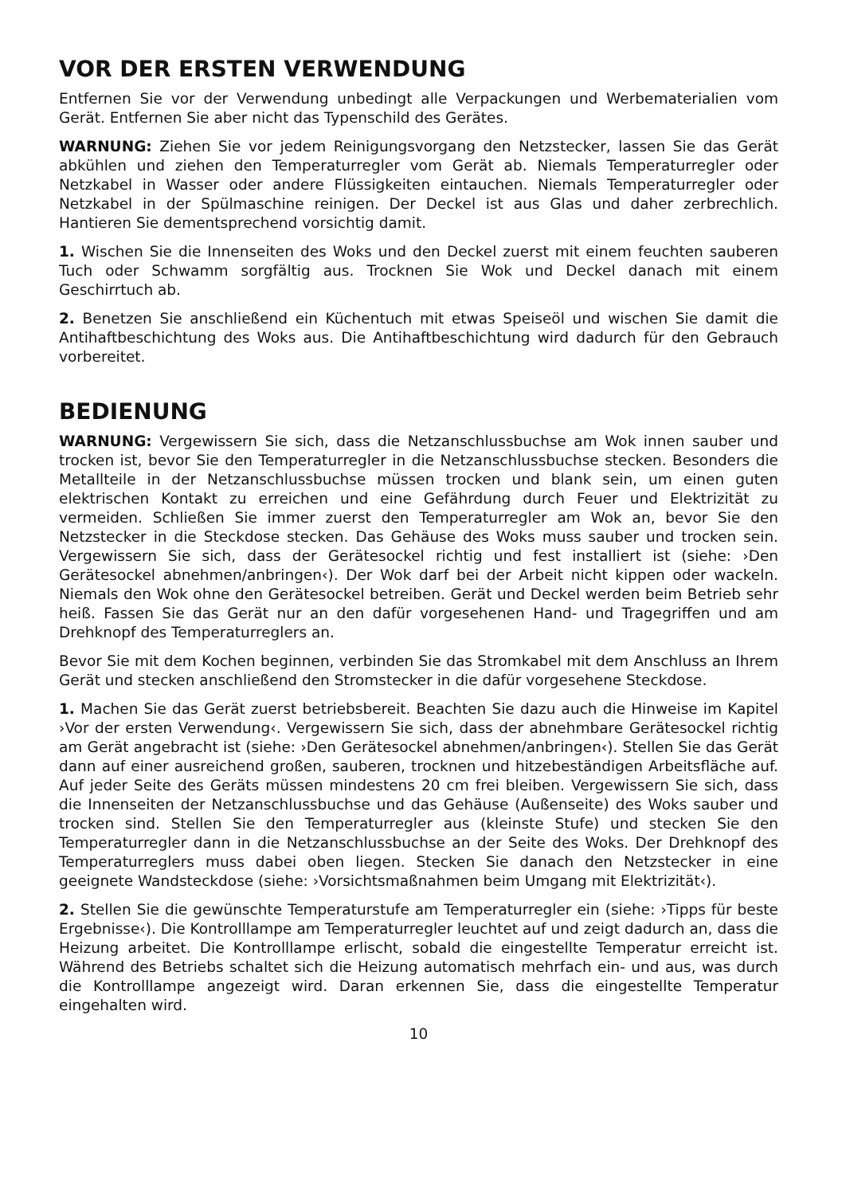VOR DER ERSTEN VERWENDUNG
Entfernen Sie vor der Verwendung unbedingt alle Verpackungen und Werbematerialien vom Gerät. Entfernen Sie aber nicht das Typenschild des Gerätes.
WARNUNG: Ziehen Sie vor jedem Reinigungsvorgang den Netzstecker, lassen Sie das Gerät abkühlen und ziehen den Temperaturregler vom Gerät ab. Niemals Temperaturregler oder Netzkabel in Wasser oder andere Flüssigkeiten eintauchen. Niemals Temperaturregler oder Netzkabel in der Spülmaschine reinigen. Der Deckel ist aus Glas und daher zerbrechlich. Hantieren Sie dementsprechend vorsichtig damit.
1. Wischen Sie die Innenseiten des Woks und den Deckel zuerst mit einem feuchten sauberen Tuch oder Schwamm sorgfältig aus. Trocknen Sie Wok und Deckel danach mit einem Geschirrtuch ab.
2. Benetzen Sie anschließend ein Küchentuch mit etwas Speiseöl und wischen Sie damit die Antihaftbeschichtung des Woks aus. Die Antihaftbeschichtung wird dadurch für den Gebrauch vorbereitet.
BEDIENUNG
WARNUNG: Vergewissern Sie sich, dass die Netzanschlussbuchse am Wok innen sauber und trocken ist, bevor Sie den Temperaturregler in die Netzanschlussbuchse stecken. Besonders die Metallteile in der Netzanschlussbuchse müssen trocken und blank sein, um einen guten elektrischen Kontakt zu erreichen und eine Gefährdung durch Feuer und Elektrizität zu vermeiden. Schließen Sie immer zuerst den Temperaturregler am Wok an, bevor Sie den Netzstecker in die Steckdose stecken. Das Gehäuse des Woks muss sauber und trocken sein. Vergewissern Sie sich, dass der Gerätesockel richtig und fest installiert ist (siehe: ›Den Gerätesockel abnehmen/anbringen‹). Der Wok darf bei der Arbeit nicht kippen oder wackeln. Niemals den Wok ohne den Gerätesockel betreiben. Gerät und Deckel werden beim Betrieb sehr heiß. Fassen Sie das Gerät nur an den dafür vorgesehenen Hand- und Tragegriffen und am Drehknopf des Temperaturreglers an.
Bevor Sie mit dem Kochen beginnen, verbinden Sie das Stromkabel mit dem Anschluss an Ihrem Gerät und stecken anschließend den Stromstecker in die dafür vorgesehene Steckdose.
1. Machen Sie das Gerät zuerst betriebsbereit. Beachten Sie dazu auch die Hinweise im Kapitel ›Vor der ersten Verwendung‹. Vergewissern Sie sich, dass der abnehmbare Gerätesockel richtig am Gerät angebracht ist (siehe: ›Den Gerätesockel abnehmen/anbringen‹). Stellen Sie das Gerät dann auf einer ausreichend großen, sauberen, trocknen und hitzebeständigen Arbeitsfläche auf. Auf jeder Seite des Geräts müssen mindestens 20 cm frei bleiben. Vergewissern Sie sich, dass die Innenseiten der Netzanschlussbuchse und das Gehäuse (Außenseite) des Woks sauber und trocken sind. Stellen Sie den Temperaturregler aus (kleinste Stufe) und stecken Sie den Temperaturregler dann in die Netzanschlussbuchse an der Seite des Woks. Der Drehknopf des Temperaturreglers muss dabei oben liegen. Stecken Sie danach den Netzstecker in eine geeignete Wandsteckdose (siehe: ›Vorsichtsmaßnahmen beim Umgang mit Elektrizität‹).
2. Stellen Sie die gewünschte Temperaturstufe am Temperaturregler ein (siehe: ›Tipps für beste Ergebnisse‹). Die Kontrolllampe am Temperaturregler leuchtet auf und zeigt dadurch an, dass die Heizung arbeitet. Die Kontrolllampe erlischt, sobald die eingestellte Temperatur erreicht ist. Während des Betriebs schaltet sich die Heizung automatisch mehrfach ein- und aus, was durch die Kontrolllampe angezeigt wird. Daran erkennen Sie, dass die eingestellte Temperatur eingehalten wird.
10